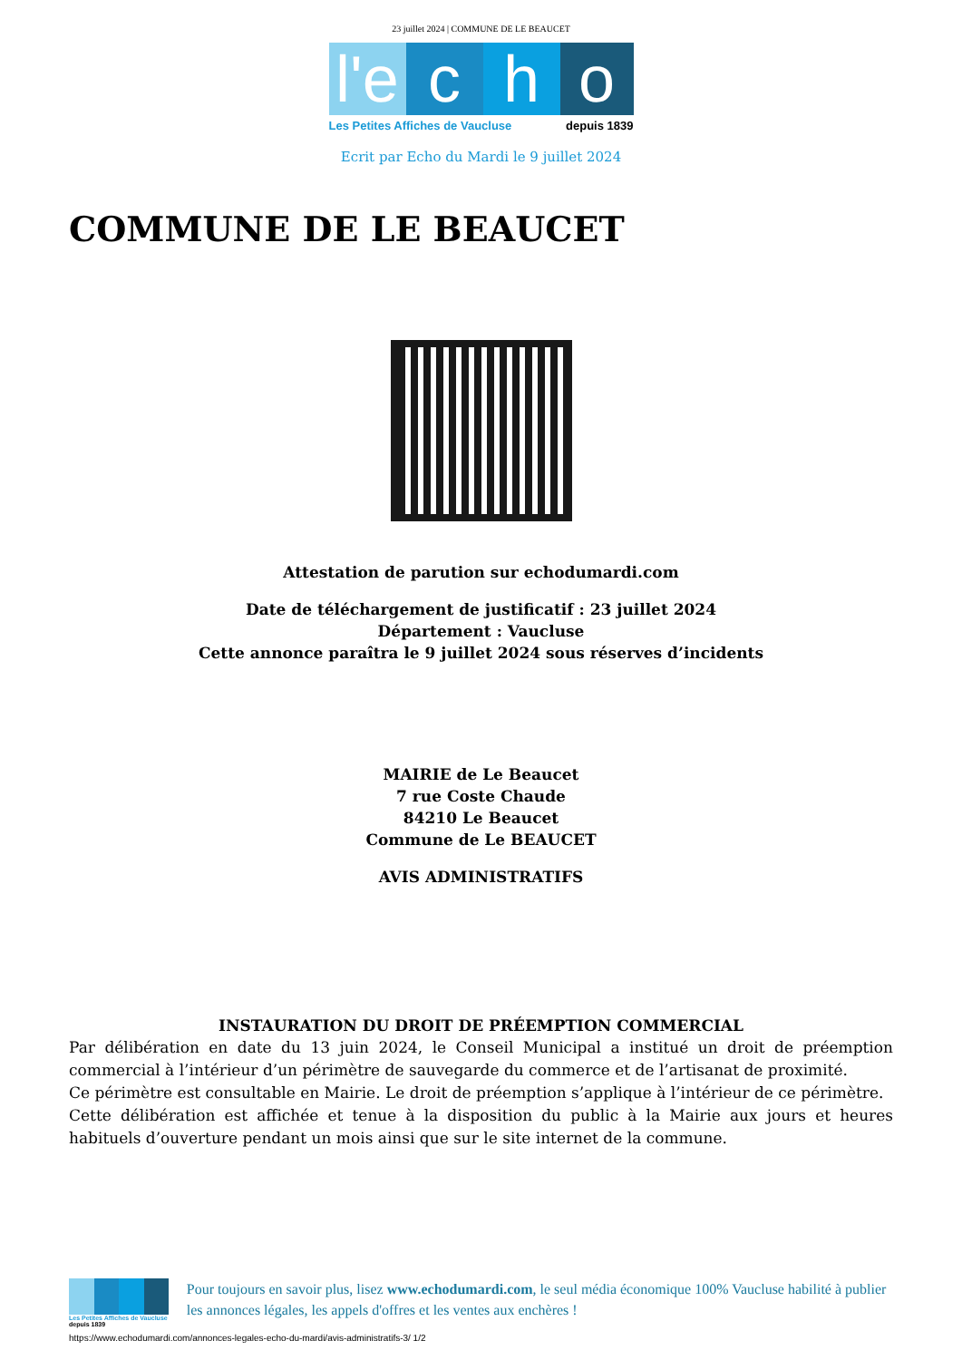23 juillet 2024 | COMMUNE DE LE BEAUCET
l'e
c
h
o
Les Petites Affiches de Vaucluse depuis 1839
Ecrit par Echo du Mardi le 9 juillet 2024
COMMUNE DE LE BEAUCET
Attestation de parution sur echodumardi.com
Date de téléchargement de justificatif : 23 juillet 2024
Département : Vaucluse
Cette annonce paraîtra le 9 juillet 2024 sous réserves d’incidents
MAIRIE de Le Beaucet
7 rue Coste Chaude
84210 Le Beaucet
Commune de Le BEAUCET
AVIS ADMINISTRATIFS
INSTAURATION DU DROIT DE PRÉEMPTION COMMERCIAL
Par délibération en date du 13 juin 2024, le Conseil Municipal a institué un droit de préemption commercial à l’intérieur d’un périmètre de sauvegarde du commerce et de l’artisanat de proximité.
Ce périmètre est consultable en Mairie. Le droit de préemption s’applique à l’intérieur de ce périmètre.
Cette délibération est affichée et tenue à la disposition du public à la Mairie aux jours et heures habituels d’ouverture pendant un mois ainsi que sur le site internet de la commune.
Les Petites Affiches de Vaucluse depuis 1839
Pour toujours en savoir plus, lisez www.echodumardi.com, le seul média économique 100% Vaucluse habilité à publier les annonces légales, les appels d'offres et les ventes aux enchères !
https://www.echodumardi.com/annonces-legales-echo-du-mardi/avis-administratifs-3/ 1/2